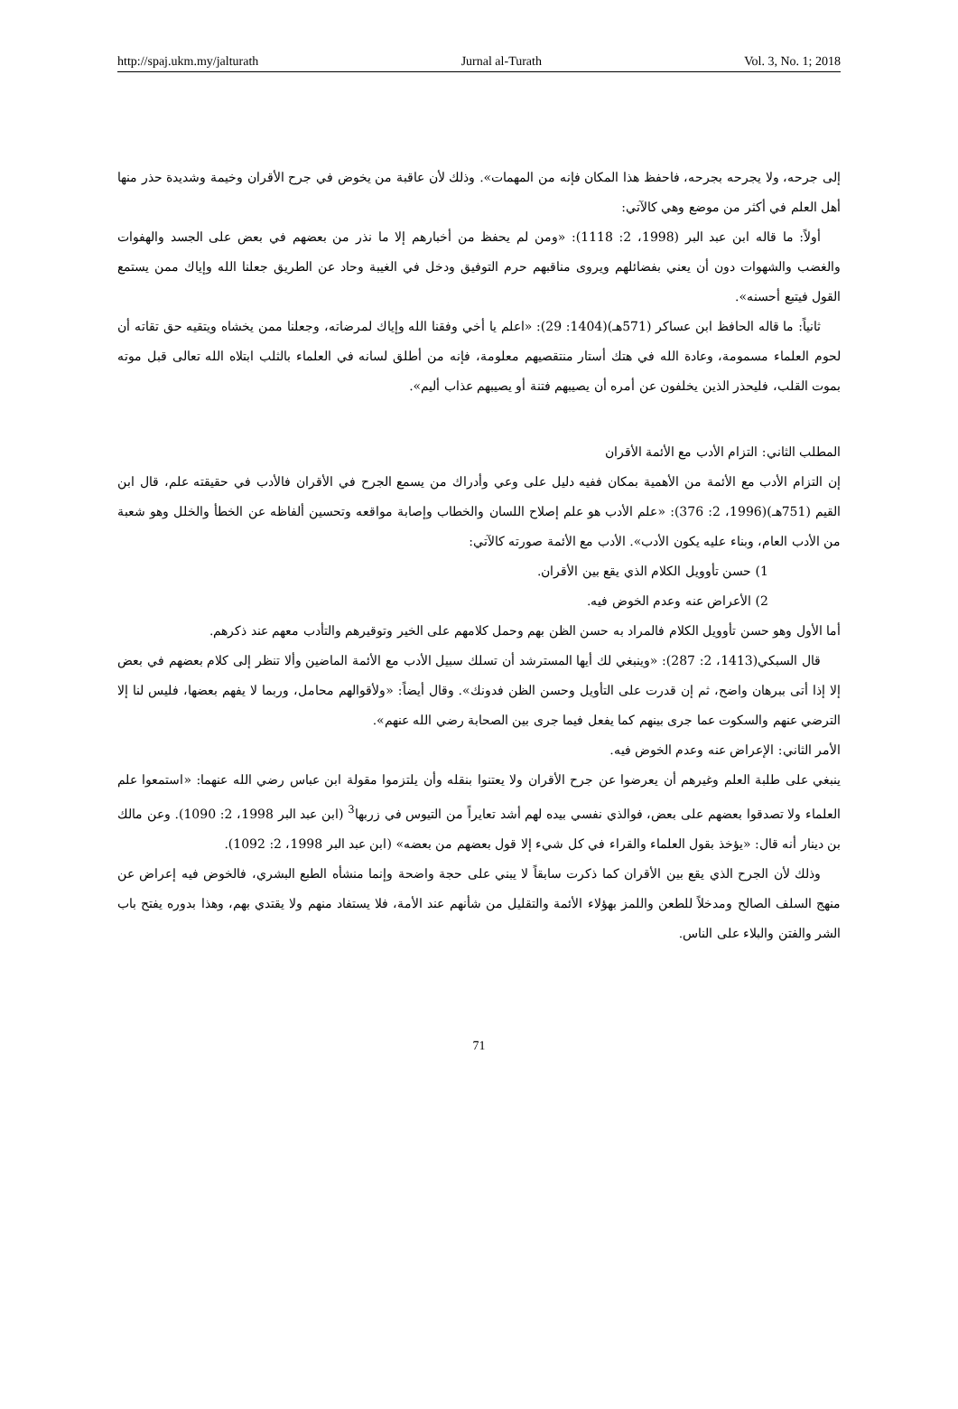http://spaj.ukm.my/jalturath Jurnal al-Turath Vol. 3, No. 1; 2018
إلى جرحه، ولا يجرحه بجرحه، فاحفظ هذا المكان فإنه من المهمات». وذلك لأن عاقبة من يخوض في جرح الأقران وخيمة وشديدة حذر منها أهل العلم في أكثر من موضع وهي كالآتي:
أولاً: ما قاله ابن عبد البر (1998، 2: 1118): «ومن لم يحفظ من أخبارهم إلا ما نذر من بعضهم في بعض على الجسد والهفوات والغضب والشهوات دون أن يعني بفضائلهم ويروى مناقبهم حرم التوفيق ودخل في الغيبة وحاد عن الطريق جعلنا الله وإياك ممن يستمع القول فيتبع أحسنه».
ثانياً: ما قاله الحافظ ابن عساكر (571هـ)(1404: 29): «اعلم يا أخي وفقنا الله وإياك لمرضاته، وجعلنا ممن يخشاه ويتقيه حق تقاته أن لحوم العلماء مسمومة، وعادة الله في هتك أستار منتقصيهم معلومة، فإنه من أطلق لسانه في العلماء بالثلب ابتلاه الله تعالى قبل موته بموت القلب، فليحذر الذين يخلفون عن أمره أن يصيبهم فتنة أو يصيبهم عذاب أليم».
المطلب الثاني: التزام الأدب مع الأئمة الأقران
إن التزام الأدب مع الأئمة من الأهمية بمكان ففيه دليل على وعي وأدراك من يسمع الجرح في الأقران فالأدب في حقيقته علم، قال ابن القيم (751هـ)(1996، 2: 376): «علم الأدب هو علم إصلاح اللسان والخطاب وإصابة مواقعه وتحسين ألفاظه عن الخطأ والخلل وهو شعبة من الأدب العام، وبناء عليه يكون الأدب». الأدب مع الأئمة صورته كالآتي:
1) حسن تأوويل الكلام الذي يقع بين الأقران.
2) الأعراض عنه وعدم الخوض فيه.
أما الأول وهو حسن تأوويل الكلام فالمراد به حسن الظن بهم وحمل كلامهم على الخير وتوقيرهم والتأدب معهم عند ذكرهم.
قال السبكي(1413، 2: 287): «وينبغي لك أيها المسترشد أن تسلك سبيل الأدب مع الأئمة الماضين وألا تنظر إلى كلام بعضهم في بعض إلا إذا أتى ببرهان واضح، ثم إن قدرت على التأويل وحسن الظن فدونك». وقال أيضاً: «ولأقوالهم محامل، وربما لا يفهم بعضها، فليس لنا إلا الترضي عنهم والسكوت عما جرى بينهم كما يفعل فيما جرى بين الصحابة رضي الله عنهم».
الأمر الثاني: الإعراض عنه وعدم الخوض فيه.
ينبغي على طلبة العلم وغيرهم أن يعرضوا عن جرح الأقران ولا يعتنوا بنقله وأن يلتزموا مقولة ابن عباس رضي الله عنهما: «استمعوا علم العلماء ولا تصدقوا بعضهم على بعض، فوالذي نفسي بيده لهم أشد تعايراً من التيوس في زربها<sup>3</sup> (ابن عبد البر 1998، 2: 1090). وعن مالك بن دينار أنه قال: «يؤخذ بقول العلماء والقراء في كل شيء إلا قول بعضهم من بعضه» (ابن عبد البر 1998، 2: 1092).
وذلك لأن الجرح الذي يقع بين الأقران كما ذكرت سابقاً لا يبني على حجة واضحة وإنما منشأه الطبع البشري، فالخوض فيه إعراض عن منهج السلف الصالح ومدخلاً للطعن واللمز بهؤلاء الأئمة والتقليل من شأنهم عند الأمة، فلا يستفاد منهم ولا يقتدي بهم، وهذا بدوره يفتح باب الشر والفتن والبلاء على الناس.
71